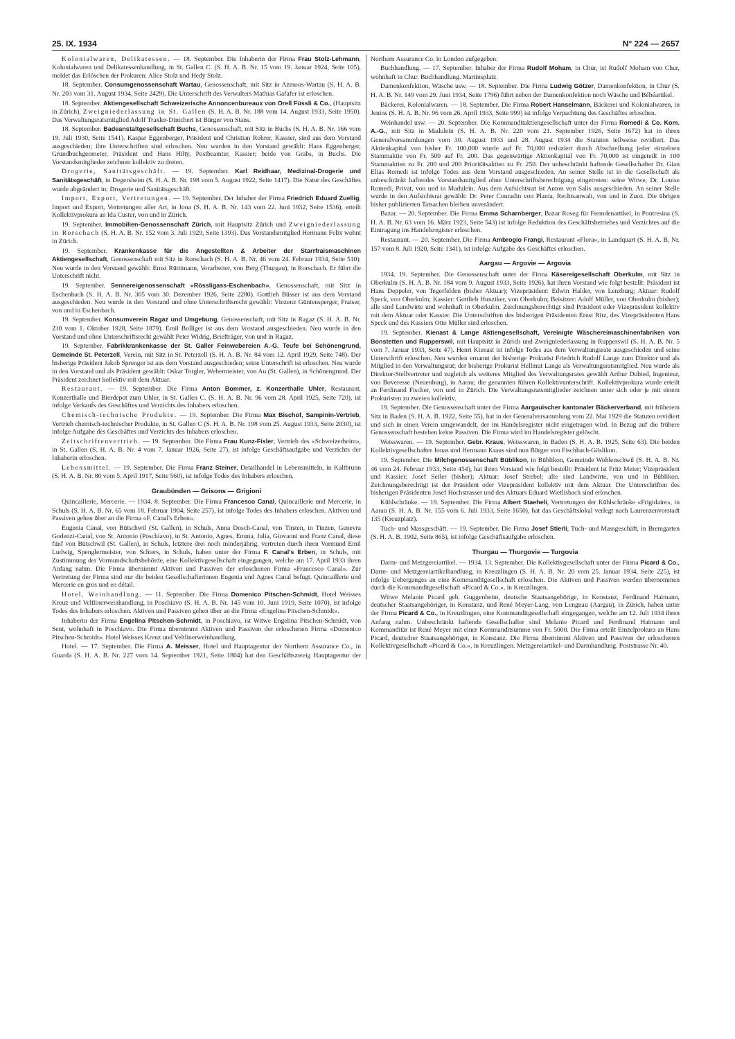25. IX. 1934 N° 224 — 2657
Kolonialwaren, Delikatessen. — 18. September. Die Inhaberin der Firma Frau Stolz-Lehmann, Kolonialwaren und Delikatessenhandlung, in St. Gallen C. (S. H. A. B. Nr. 15 vom 19. Januar 1924, Seite 105), meldet das Erlöschen der Prokuren: Alice Stolz und Hedy Stolz.
18. September. Consumgenossenschaft Wartau, Genossenschaft, mit Sitz in Azmoos-Wartau (S. H. A. B. Nr. 203 vom 31. August 1934, Seite 2429). Die Unterschrift des Verwalters Mathias Gafafer ist erloschen.
18. September. Aktiengesellschaft Schweizerische Annoncenbureaux von Orell Füssli & Co., (Hauptsitz in Zürich), Zweigniederlassung in St. Gallen (S. H. A. B. Nr. 188 vom 14. August 1933, Seite 1950). Das Verwaltungsratsmitglied Adolf Traxler-Dinichert ist Bürger von Stans.
18. September. Badeanstaltgesellschaft Buchs, Genossenschaft, mit Sitz in Buchs (S. H. A. B. Nr. 166 vom 19. Juli 1930, Seite 1541). Kaspar Eggenberger, Präsident und Christian Rohrer, Kassier, sind aus dem Vorstand ausgeschieden; ihre Unterschriften sind erloschen. Neu wurden in den Vorstand gewählt: Hans Eggenberger, Grundbuchgeometer, Präsident und Hans Hilty, Postbeamter, Kassier; beide von Grabs, in Buchs. Die Vorstandsmitglieder zeichnen kollektiv zu dreien.
Drogerie, Sanitätsgeschäft. — 19. September. Karl Reidhaar, Medizinal-Drogerie und Sanitätsgeschäft, in Degersheim (S. H. A. B. Nr. 198 vom 5. August 1922, Seite 1417). Die Natur des Geschäftes wurde abgeändert in: Drogerie und Sanitätsgeschäft.
Import, Export, Vertretungen. — 19. September. Der Inhaber der Firma Friedrich Eduard Zuellig, Import und Export, Vertretungen aller Art, in Jona (S. H. A. B. Nr. 143 vom 22. Juni 1932, Seite 1536), erteilt Kollektivprokura an Ida Custer, von und in Zürich.
19. September. Immobilien-Genossenschaft Zürich, mit Hauptsitz Zürich und Zweigniederlassung in Rorschach (S. H. A. B. Nr. 152 vom 3. Juli 1929, Seite 1393). Das Vorstandsmitglied Hermann Felix wohnt in Zürich.
19. September. Krankenkasse für die Angestellten & Arbeiter der Starrfraismaschinen Aktiengesellschaft, Genossenschaft mit Sitz in Rorschach (S. H. A. B. Nr. 46 vom 24. Februar 1934, Seite 510). Neu wurde in den Vorstand gewählt: Ernst Rüttimann, Vorarbeiter, von Berg (Thurgau), in Rorschach. Er führt die Unterschrift nicht.
19. September. Sennereigenossenschaft «Rössligass-Eschenbach», Genossenschaft, mit Sitz in Eschenbach (S. H. A. B. Nr. 305 vom 30. Dezember 1926, Seite 2280). Gottlieb Büsser ist aus dem Vorstand ausgeschieden. Neu wurde in den Vorstand und ohne Unterschriftsrecht gewählt: Vinzenz Güntensperger, Fraiser, von und in Eschenbach.
19. September. Konsumverein Ragaz und Umgebung, Genossenschaft, mit Sitz in Ragaz (S. H. A. B. Nr. 230 vom 1. Oktober 1928, Seite 1879). Emil Bolliger ist aus dem Vorstand ausgeschieden. Neu wurde in den Vorstand und ohne Unterschriftsrecht gewählt Peter Widrig, Briefträger, von und in Ragaz.
19. September. Fabrikkrankenkasse der St. Galler Feinwebereien A.-G. Teufe bei Schönengrund, Gemeinde St. Peterzell, Verein, mit Sitz in St. Peterzell (S. H. A. B. Nr. 84 vom 12. April 1929, Seite 748). Der bisherige Präsident Jakob Sprenger ist aus dem Vorstand ausgeschieden; seine Unterschrift ist erloschen. Neu wurde in den Vorstand und als Präsident gewählt: Oskar Torgler, Webermeister, von Au (St. Gallen), in Schönengrund. Der Präsident zeichnet kollektiv mit dem Aktuar.
Restaurant. — 19. September. Die Firma Anton Bommer, z. Konzerthalle Uhler, Restaurant, Konzerthalle und Bierdepot zum Uhler, in St. Gallen C. (S. H. A. B. Nr. 96 vom 28. April 1925, Seite 720), ist infolge Verkaufs des Geschäftes und Verzichts des Inhabers erloschen.
Chemisch-technische Produkte. — 19. September. Die Firma Max Bischof, Sampinin-Vertrieb, Vertrieb chemisch-technischer Produkte, in St. Gallen C (S. H. A. B. Nr. 198 vom 25. August 1933, Seite 2030), ist infolge Aufgabe des Geschäftes und Verzichts des Inhabers erloschen.
Zeitschriftenvertrieb. — 19. September. Die Firma Frau Kunz-Fisler, Vertrieb des «Schweizerheim», in St. Gallen (S. H. A. B. Nr. 4 vom 7. Januar 1926, Seite 27), ist infolge Geschäftsaufgabe und Verzichts der Inhaberin erloschen.
Lebensmittel. — 19. September. Die Firma Franz Steiner, Detailhandel in Lebensmitteln, in Kaltbrunn (S. H. A. B. Nr. 80 vom 5. April 1917, Seite 560), ist infolge Todes des Inhabers erloschen.
Graubünden — Grisons — Grigioni
Quincaillerie, Mercerie. — 1934. 8. September. Die Firma Francesco Canal, Quincaillerie und Mercerie, in Schuls (S. H. A. B. Nr. 65 vom 18. Februar 1904, Seite 257), ist infolge Todes des Inhabers erloschen. Aktiven und Passiven gehen über an die Firma «F. Canal's Erben».
Eugenia Canal, von Bütschwil (St. Gallen), in Schuls, Anna Dosch-Canal, von Tinzen, in Tinzen, Genevra Godenzi-Canal, von St. Antonio (Poschiavo), in St. Antonio, Agnes, Emma, Julia, Giovanni und Franz Canal, diese fünf von Bütschwil (St. Gallen), in Schuls, letztere drei noch minderjährig, vertreten durch ihren Vormund Emil Ludwig, Spenglermeister, von Schiers, in Schuls, haben unter der Firma F. Canal's Erben, in Schuls, mit Zustimmung der Vormundschaftsbehörde, eine Kollektivgesellschaft eingegangen, welche am 17. April 1933 ihren Anfang nahm. Die Firma übernimmt Aktiven und Passiven der erloschenen Firma «Francesco Canal». Zur Vertretung der Firma sind nur die beiden Gesellschafterinnen Eugenia und Agnes Canal befugt. Quincaillerie und Mercerie en gros und en détail.
Hotel, Weinhandlung. — 11. September. Die Firma Domenico Pitschen-Schmidt, Hotel Weisses Kreuz und Veltlinerweinhandlung, in Poschiavo (S. H. A. B. Nr. 145 vom 10. Juni 1919, Seite 1070), ist infolge Todes des Inhabers erloschen. Aktiven und Passiven gehen über an die Firma «Engelina Pitschen-Schmidt».
Inhaberin der Firma Engelina Pitschen-Schmidt, in Poschiavo, ist Witwe Engelina Pitschen-Schmidt, von Sent, wohnhaft in Poschiavo. Die Firma übernimmt Aktiven und Passiven der erloschenen Firma «Domenico Pitschen-Schmidt». Hotel Weisses Kreuz und Veltlinerweinhandlung.
Hotel. — 17. September. Die Firma A. Meisser, Hotel und Hauptagentur der Northern Assurance Co., in Guarda (S. H. A. B. Nr. 227 vom 14. September 1921, Seite 1804) hat den Geschäftszweig Hauptagentur der Northern Assurance Co. in London aufgegeben.
Buchhandlung. — 17. September. Inhaber der Firma Rudolf Moham, in Chur, ist Rudolf Moham von Chur, wohnhaft in Chur. Buchhandlung. Martinsplatz.
Damenkonfektion, Wäsche usw. — 18. September. Die Firma Ludwig Götzer, Damenkonfektion, in Chur (S. H. A. B. Nr. 149 vom 29. Juni 1934, Seite 1796) führt neben der Damenkonfektion noch Wäsche und Bébéartikel.
Bäckerei, Kolonialwaren. — 18. September. Die Firma Robert Hanselmann, Bäckerei und Kolonialwaren, in Jenins (S. H. A. B. Nr. 96 vom 26. April 1933, Seite 999) ist infolge Verpachtung des Geschäftes erloschen.
Weinhandel usw. — 20. September. Die Kommanditaktiengesellschaft unter der Firma Romedi & Co. Kom. A.-G., mit Sitz in Madulein (S. H. A. B. Nr. 220 vom 21. September 1926, Seite 1672) hat in ihren Generalversammlungen vom 30. August 1933 und 28. August 1934 die Statuten teilweise revidiert. Das Aktienkapital von bisher Fr. 100,000 wurde auf Fr. 70,000 reduziert durch Abschreibung jeder einzelnen Stammaktie von Fr. 500 auf Fr. 200. Das gegenwärtige Aktienkapital von Fr. 70,000 ist eingeteilt in 100 Stammaktien zu Fr. 200 und 200 Prioritätsaktien zu Fr. 250. Der unbeschränkt haftende Gesellschafter Dr. Gian Elias Romedi ist infolge Todes aus dem Vorstand ausgeschieden. An seiner Stelle ist in die Gesellschaft als unbeschränkt haftendes Vorstandsmitglied ohne Unterschriftsberechtigung eingetreten: seine Witwe, Dr. Louise Romedi, Privat, von und in Madulein. Aus dem Aufsichtsrat ist Anton von Salis ausgeschieden. An seiner Stelle wurde in den Aufsichtsrat gewählt: Dr. Peter Conradin von Planta, Rechtsanwalt, von und in Zuoz. Die übrigen bisher publizierten Tatsachen bleiben unverändert.
Bazar. — 20. September. Die Firma Emma Scharnberger, Bazar Roseg für Fremdenartikel, in Pontresina (S. H. A. B. Nr. 63 vom 16. März 1923, Seite 543) ist infolge Reduktion des Geschäftsbetriebes und Verzichtes auf die Eintragung ins Handelsregister erloschen.
Restaurant. — 20. September. Die Firma Ambrogio Frangi, Restaurant «Flora», in Landquart (S. H. A. B. Nr. 157 vom 8. Juli 1920, Seite 1341), ist infolge Aufgabe des Geschäftes erloschen.
Aargau — Argovie — Argovia
1934. 19. September. Die Genossenschaft unter der Firma Käsereigesellschaft Oberkulm, mit Sitz in Oberkulm (S. H. A. B. Nr. 184 vom 9. August 1933, Seite 1926), hat ihren Vorstand wie folgt bestellt: Präsident ist Hans Deppeler, von Tegerfelden (bisher Aktuar); Vizepräsident: Edwin Halder, von Lenzburg; Aktuar: Rudolf Speck, von Oberkulm; Kassier: Gottlieb Hunziker, von Oberkulm; Beisitzer: Adolf Müller, von Oberkulm (bisher); alle sind Landwirte und wohnhaft in Oberkulm. Zeichnungsberechtigt sind Präsident oder Vizepräsident kollektiv mit dem Aktuar oder Kassier. Die Unterschriften des bisherigen Präsidenten Ernst Ritz, des Vizepräsidenten Hans Speck und des Kassiers Otto Müller sind erloschen.
19. September. Kienast & Lange Aktiengesellschaft, Vereinigte Wäschereimaschinenfabriken von Bonstetten und Rupperswil, mit Hauptsitz in Zürich und Zweigniederlassung in Rupperswil (S. H. A. B. Nr. 5 vom 7. Januar 1933, Seite 47). Henri Kienast ist infolge Todes aus dem Verwaltungsrate ausgeschieden und seine Unterschrift erloschen. Neu wurden ernannt der bisherige Prokurist Friedrich Rudolf Lange zum Direktor und als Mitglied in den Verwaltungsrat; der bisherige Prokurist Hellmut Lange als Verwaltungsratsmitglied. Neu wurde als Direktor-Stellvertreter und zugleich als weiteres Mitglied des Verwaltungsrates gewählt Arthur Dubied, Ingenieur, von Boveresse (Neuenburg), in Aarau; die genannten führen Kollektivunterschrift. Kollektivprokura wurde erteilt an Ferdinand Fischer, von und in Zürich. Die Verwaltungsratsmitglieder zeichnen unter sich oder je mit einem Prokuristen zu zweien kollektiv.
19. September. Die Genossenschaft unter der Firma Aargauischer kantonaler Bäckerverband, mit früherem Sitz in Baden (S. H. A. B. 1922, Seite 55), hat in der Generalversammlung vom 22. Mai 1929 die Statuten revidiert und sich in einen Verein umgewandelt, der im Handelsregister nicht eingetragen wird. In Bezug auf die frühere Genossenschaft bestehen keine Passiven. Die Firma wird im Handelsregister gelöscht.
Weisswaren. — 19. September. Gebr. Kraus, Weisswaren, in Baden (S. H. A. B. 1925, Seite 63). Die beiden Kollektivgesellschafter Jonas und Hermann Kraus sind nun Bürger von Fischbach-Göslikon.
19. September. Die Milchgenossenschaft Büblikon, in Büblikon, Gemeinde Wohlenschwil (S. H. A. B. Nr. 46 vom 24. Februar 1933, Seite 454), hat ihren Vorstand wie folgt bestellt: Präsident ist Fritz Meier; Vizepräsident und Kassier: Josef Seiler (bisher); Aktuar: Josef Strebel; alle sind Landwirte, von und in Büblikon. Zeichnungsberechtigt ist der Präsident oder Vizepräsident kollektiv mit dem Aktuar. Die Unterschriften des bisherigen Präsidenten Josef Hochstrasser und des Aktuars Eduard Wietlisbach sind erloschen.
Kühlschränke. — 19. September. Die Firma Albert Staeheli, Vertretungen der Kühlschränke «Frigidaire», in Aarau (S. H. A. B. Nr. 155 vom 6. Juli 1933, Seite 1650), hat das Geschäftslokal verlegt nach Laurenzenvorstadt 135 (Kreuzplatz).
Tuch- und Massgeschäft. — 19. September. Die Firma Josef Stierli, Tuch- und Massgeschäft, in Bremgarten (S. H. A. B. 1902, Seite 865), ist infolge Geschäftsaufgabe erloschen.
Thurgau — Thurgovie — Turgovia
Darm- und Metzgereiartikel. — 1934. 13. September. Die Kollektivgesellschaft unter der Firma Picard & Co., Darm- und Metzgereiartikelhandlung, in Kreuzlingen (S. H. A. B. Nr. 20 vom 25. Januar 1934, Seite 225), ist infolge Ueberganges an eine Kommanditgesellschaft erloschen. Die Aktiven und Passiven werden übernommen durch die Kommanditgesellschaft «Picard & Co.», in Kreuzlingen.
Witwe Melanie Picard geb. Guggenheim, deutsche Staatsangehörige, in Konstanz, Ferdinand Haimann, deutscher Staatsangehöriger, in Konstanz, und René Meyer-Lang, von Lengnau (Aargau), in Zürich, haben unter der Firma Picard & Co., in Kreuzlingen, eine Kommanditgesellschaft eingegangen, welche am 12. Juli 1934 ihren Anfang nahm. Unbeschränkt haftende Gesellschafter sind Melanie Picard und Ferdinand Haimann und Kommanditär ist René Meyer mit einer Kommanditsumme von Fr. 5000. Die Firma erteilt Einzelprokura an Hans Picard, deutscher Staatsangehöriger, in Konstanz. Die Firma übernimmt Aktiven und Passiven der erloschenen Kollektivgesellschaft «Picard & Co.», in Kreuzlingen. Metzgereiartikel- und Darmhandlung. Poststrasse Nr. 40.